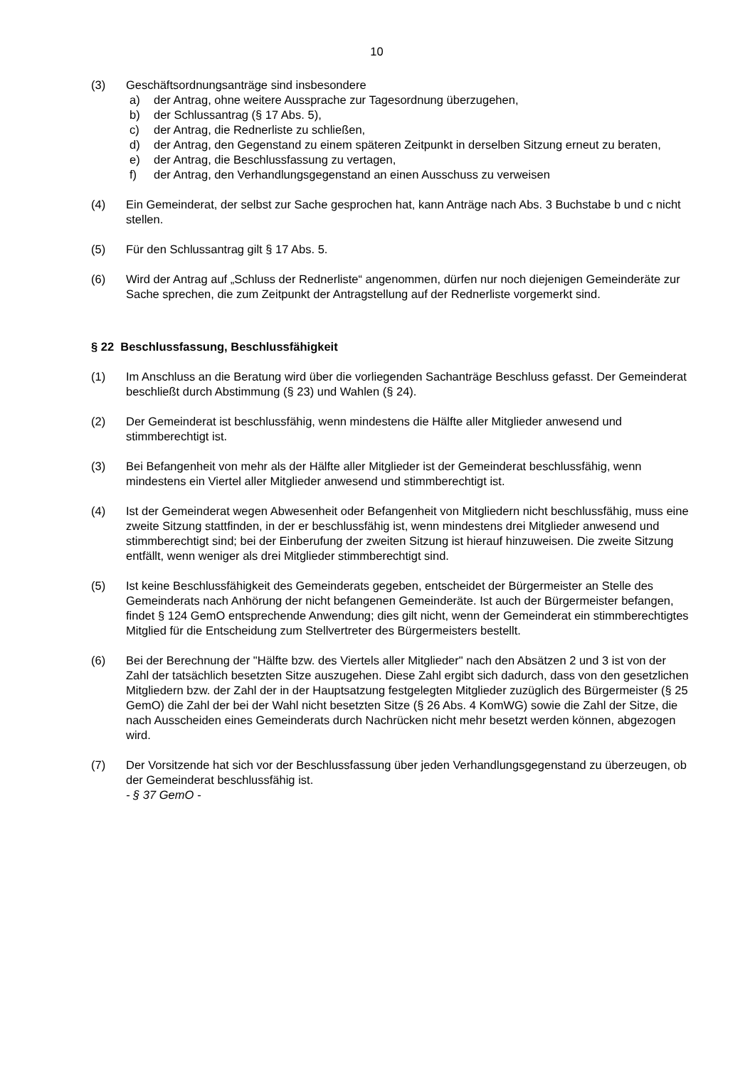10
(3) Geschäftsordnungsanträge sind insbesondere
a) der Antrag, ohne weitere Aussprache zur Tagesordnung überzugehen,
b) der Schlussantrag (§ 17 Abs. 5),
c) der Antrag, die Rednerliste zu schließen,
d) der Antrag, den Gegenstand zu einem späteren Zeitpunkt in derselben Sitzung erneut zu beraten,
e) der Antrag, die Beschlussfassung zu vertagen,
f) der Antrag, den Verhandlungsgegenstand an einen Ausschuss zu verweisen
(4) Ein Gemeinderat, der selbst zur Sache gesprochen hat, kann Anträge nach Abs. 3 Buchstabe b und c nicht stellen.
(5) Für den Schlussantrag gilt § 17 Abs. 5.
(6) Wird der Antrag auf „Schluss der Rednerliste“ angenommen, dürfen nur noch diejenigen Gemeinderäte zur Sache sprechen, die zum Zeitpunkt der Antragstellung auf der Rednerliste vorgemerkt sind.
§ 22 Beschlussfassung, Beschlussfähigkeit
(1) Im Anschluss an die Beratung wird über die vorliegenden Sachanträge Beschluss gefasst. Der Gemeinderat beschließt durch Abstimmung (§ 23) und Wahlen (§ 24).
(2) Der Gemeinderat ist beschlussfähig, wenn mindestens die Hälfte aller Mitglieder anwesend und stimmberechtigt ist.
(3) Bei Befangenheit von mehr als der Hälfte aller Mitglieder ist der Gemeinderat beschlussfähig, wenn mindestens ein Viertel aller Mitglieder anwesend und stimmberechtigt ist.
(4) Ist der Gemeinderat wegen Abwesenheit oder Befangenheit von Mitgliedern nicht beschlussfähig, muss eine zweite Sitzung stattfinden, in der er beschlussfähig ist, wenn mindestens drei Mitglieder anwesend und stimmberechtigt sind; bei der Einberufung der zweiten Sitzung ist hierauf hinzuweisen. Die zweite Sitzung entfällt, wenn weniger als drei Mitglieder stimmberechtigt sind.
(5) Ist keine Beschlussfähigkeit des Gemeinderats gegeben, entscheidet der Bürgermeister an Stelle des Gemeinderats nach Anhörung der nicht befangenen Gemeinderäte. Ist auch der Bürgermeister befangen, findet § 124 GemO entsprechende Anwendung; dies gilt nicht, wenn der Gemeinderat ein stimmberechtigtes Mitglied für die Entscheidung zum Stellvertreter des Bürgermeisters bestellt.
(6) Bei der Berechnung der "Hälfte bzw. des Viertels aller Mitglieder" nach den Absätzen 2 und 3 ist von der Zahl der tatsächlich besetzten Sitze auszugehen. Diese Zahl ergibt sich dadurch, dass von den gesetzlichen Mitgliedern bzw. der Zahl der in der Hauptsatzung festgelegten Mitglieder zuzüglich des Bürgermeister (§ 25 GemO) die Zahl der bei der Wahl nicht besetzten Sitze (§ 26 Abs. 4 KomWG) sowie die Zahl der Sitze, die nach Ausscheiden eines Gemeinderats durch Nachrücken nicht mehr besetzt werden können, abgezogen wird.
(7) Der Vorsitzende hat sich vor der Beschlussfassung über jeden Verhandlungsgegenstand zu überzeugen, ob der Gemeinderat beschlussfähig ist.
- § 37 GemO -